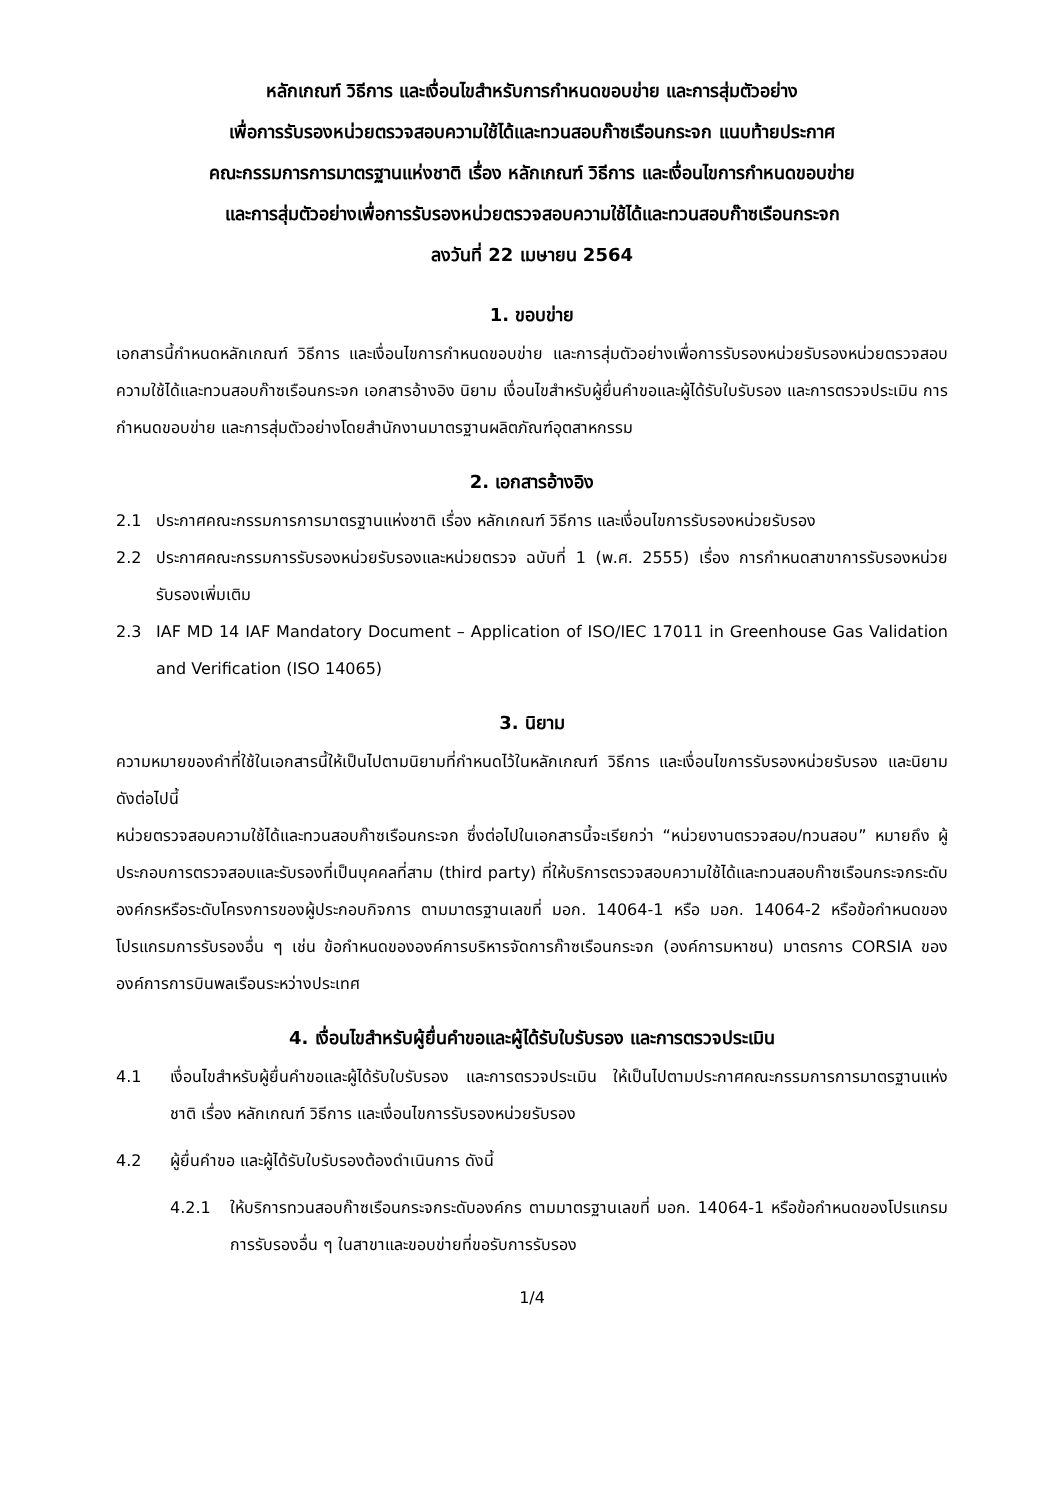หลักเกณฑ์ วิธีการ และเงื่อนไขสำหรับการกำหนดขอบข่าย และการสุ่มตัวอย่าง
เพื่อการรับรองหน่วยตรวจสอบความใช้ได้และทวนสอบก๊าซเรือนกระจก แนบท้ายประกาศ
คณะกรรมการการมาตรฐานแห่งชาติ เรื่อง หลักเกณฑ์ วิธีการ และเงื่อนไขการกำหนดขอบข่าย
และการสุ่มตัวอย่างเพื่อการรับรองหน่วยตรวจสอบความใช้ได้และทวนสอบก๊าซเรือนกระจก
ลงวันที่ 22 เมษายน 2564
1. ขอบข่าย
เอกสารนี้กำหนดหลักเกณฑ์ วิธีการ และเงื่อนไขการกำหนดขอบข่าย และการสุ่มตัวอย่างเพื่อการรับรองหน่วยรับรองหน่วยตรวจสอบความใช้ได้และทวนสอบก๊าซเรือนกระจก เอกสารอ้างอิง นิยาม เงื่อนไขสำหรับผู้ยื่นคำขอและผู้ได้รับใบรับรอง และการตรวจประเมิน การกำหนดขอบข่าย และการสุ่มตัวอย่างโดยสำนักงานมาตรฐานผลิตภัณฑ์อุตสาหกรรม
2. เอกสารอ้างอิง
2.1 ประกาศคณะกรรมการการมาตรฐานแห่งชาติ เรื่อง หลักเกณฑ์ วิธีการ และเงื่อนไขการรับรองหน่วยรับรอง
2.2 ประกาศคณะกรรมการรับรองหน่วยรับรองและหน่วยตรวจ ฉบับที่ 1 (พ.ศ. 2555) เรื่อง การกำหนดสาขาการรับรองหน่วยรับรองเพิ่มเติม
2.3 IAF MD 14 IAF Mandatory Document – Application of ISO/IEC 17011 in Greenhouse Gas Validation and Verification (ISO 14065)
3. นิยาม
ความหมายของคำที่ใช้ในเอกสารนี้ให้เป็นไปตามนิยามที่กำหนดไว้ในหลักเกณฑ์ วิธีการ และเงื่อนไขการรับรองหน่วยรับรอง และนิยามดังต่อไปนี้
หน่วยตรวจสอบความใช้ได้และทวนสอบก๊าซเรือนกระจก ซึ่งต่อไปในเอกสารนี้จะเรียกว่า “หน่วยงานตรวจสอบ/ทวนสอบ” หมายถึง ผู้ประกอบการตรวจสอบและรับรองที่เป็นบุคคลที่สาม (third party) ที่ให้บริการตรวจสอบความใช้ได้และทวนสอบก๊าซเรือนกระจกระดับองค์กรหรือระดับโครงการของผู้ประกอบกิจการ ตามมาตรฐานเลขที่ มอก. 14064-1 หรือ มอก. 14064-2 หรือข้อกำหนดของโปรแกรมการรับรองอื่น ๆ เช่น ข้อกำหนดขององค์การบริหารจัดการก๊าซเรือนกระจก (องค์การมหาชน) มาตรการ CORSIA ขององค์การการบินพลเรือนระหว่างประเทศ
4. เงื่อนไขสำหรับผู้ยื่นคำขอและผู้ได้รับใบรับรอง และการตรวจประเมิน
4.1 เงื่อนไขสำหรับผู้ยื่นคำขอและผู้ได้รับใบรับรอง และการตรวจประเมิน ให้เป็นไปตามประกาศคณะกรรมการการมาตรฐานแห่งชาติ เรื่อง หลักเกณฑ์ วิธีการ และเงื่อนไขการรับรองหน่วยรับรอง
4.2 ผู้ยื่นคำขอ และผู้ได้รับใบรับรองต้องดำเนินการ ดังนี้
4.2.1 ให้บริการทวนสอบก๊าซเรือนกระจกระดับองค์กร ตามมาตรฐานเลขที่ มอก. 14064-1 หรือข้อกำหนดของโปรแกรมการรับรองอื่น ๆ ในสาขาและขอบข่ายที่ขอรับการรับรอง
1/4